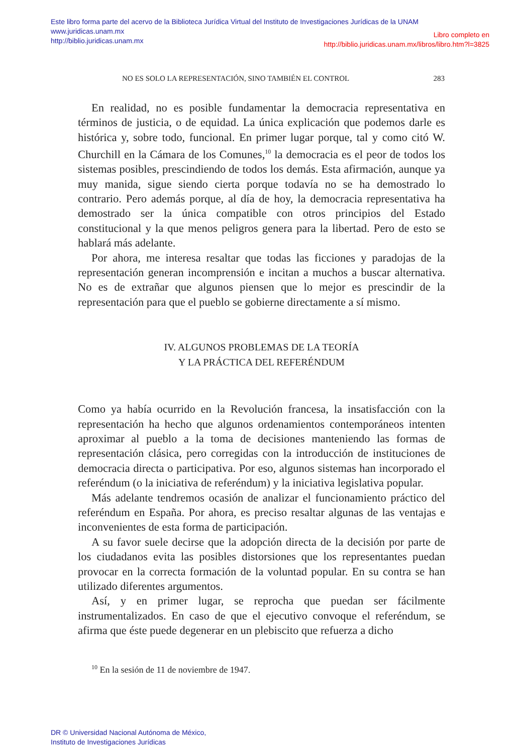Este libro forma parte del acervo de la Biblioteca Jurídica Virtual del Instituto de Investigaciones Jurídicas de la UNAM
www.juridicas.unam.mx
http://biblio.juridicas.unam.mx
Libro completo en
http://biblio.juridicas.unam.mx/libros/libro.htm?l=3825
NO ES SOLO LA REPRESENTACIÓN, SINO TAMBIÉN EL CONTROL 283
En realidad, no es posible fundamentar la democracia representativa en términos de justicia, o de equidad. La única explicación que podemos darle es histórica y, sobre todo, funcional. En primer lugar porque, tal y como citó W. Churchill en la Cámara de los Comunes,<sup>10</sup> la democracia es el peor de todos los sistemas posibles, prescindiendo de todos los demás. Esta afirmación, aunque ya muy manida, sigue siendo cierta porque todavía no se ha demostrado lo contrario. Pero además porque, al día de hoy, la democracia representativa ha demostrado ser la única compatible con otros principios del Estado constitucional y la que menos peligros genera para la libertad. Pero de esto se hablará más adelante.
Por ahora, me interesa resaltar que todas las ficciones y paradojas de la representación generan incomprensión e incitan a muchos a buscar alternativa. No es de extrañar que algunos piensen que lo mejor es prescindir de la representación para que el pueblo se gobierne directamente a sí mismo.
IV. ALGUNOS PROBLEMAS DE LA TEORÍA
Y LA PRÁCTICA DEL REFERÉNDUM
Como ya había ocurrido en la Revolución francesa, la insatisfacción con la representación ha hecho que algunos ordenamientos contemporáneos intenten aproximar al pueblo a la toma de decisiones manteniendo las formas de representación clásica, pero corregidas con la introducción de instituciones de democracia directa o participativa. Por eso, algunos sistemas han incorporado el referéndum (o la iniciativa de referéndum) y la iniciativa legislativa popular.
Más adelante tendremos ocasión de analizar el funcionamiento práctico del referéndum en España. Por ahora, es preciso resaltar algunas de las ventajas e inconvenientes de esta forma de participación.
A su favor suele decirse que la adopción directa de la decisión por parte de los ciudadanos evita las posibles distorsiones que los representantes puedan provocar en la correcta formación de la voluntad popular. En su contra se han utilizado diferentes argumentos.
Así, y en primer lugar, se reprocha que puedan ser fácilmente instrumentalizados. En caso de que el ejecutivo convoque el referéndum, se afirma que éste puede degenerar en un plebiscito que refuerza a dicho
<sup>10</sup> En la sesión de 11 de noviembre de 1947.
DR © Universidad Nacional Autónoma de México,
Instituto de Investigaciones Jurídicas